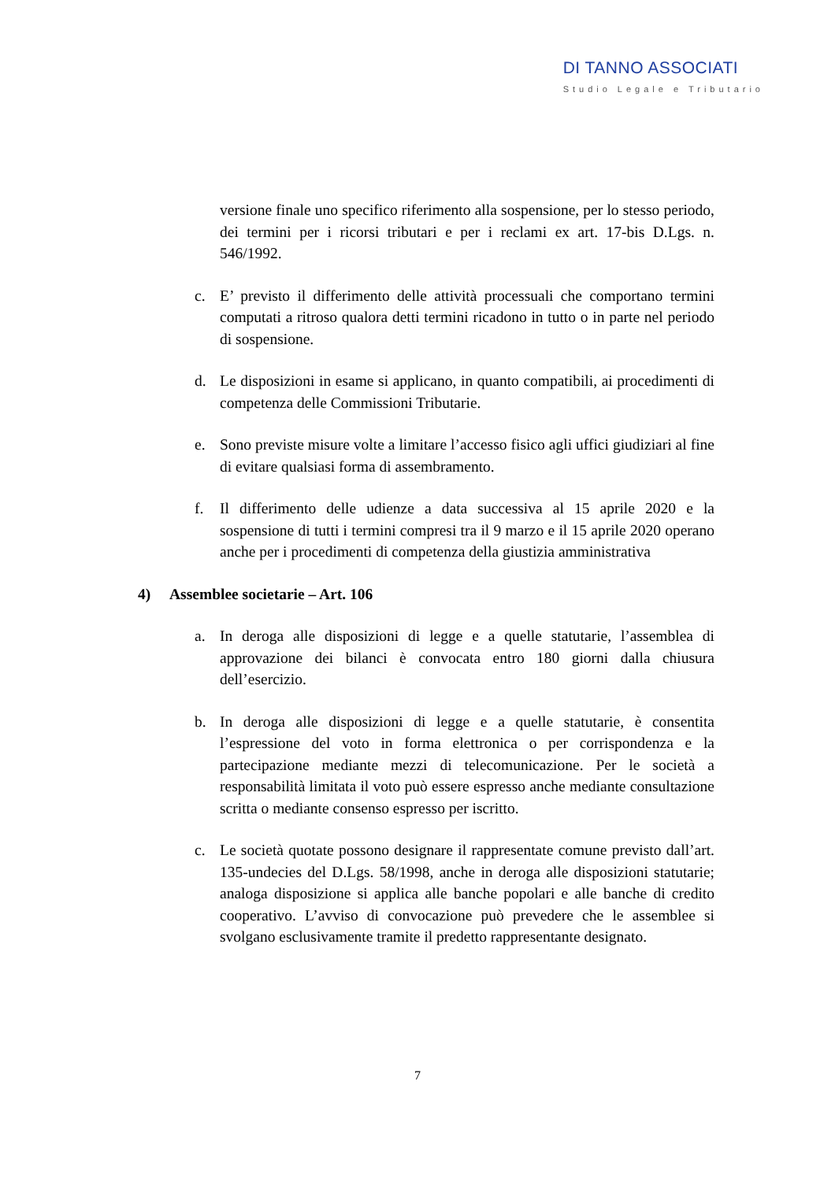DI TANNO ASSOCIATI
Studio Legale e Tributario
versione finale uno specifico riferimento alla sospensione, per lo stesso periodo, dei termini per i ricorsi tributari e per i reclami ex art. 17-bis D.Lgs. n. 546/1992.
c. E’ previsto il differimento delle attività processuali che comportano termini computati a ritroso qualora detti termini ricadono in tutto o in parte nel periodo di sospensione.
d. Le disposizioni in esame si applicano, in quanto compatibili, ai procedimenti di competenza delle Commissioni Tributarie.
e. Sono previste misure volte a limitare l’accesso fisico agli uffici giudiziari al fine di evitare qualsiasi forma di assembramento.
f. Il differimento delle udienze a data successiva al 15 aprile 2020 e la sospensione di tutti i termini compresi tra il 9 marzo e il 15 aprile 2020 operano anche per i procedimenti di competenza della giustizia amministrativa
4) Assemblee societarie – Art. 106
a. In deroga alle disposizioni di legge e a quelle statutarie, l’assemblea di approvazione dei bilanci è convocata entro 180 giorni dalla chiusura dell’esercizio.
b. In deroga alle disposizioni di legge e a quelle statutarie, è consentita l’espressione del voto in forma elettronica o per corrispondenza e la partecipazione mediante mezzi di telecomunicazione. Per le società a responsabilità limitata il voto può essere espresso anche mediante consultazione scritta o mediante consenso espresso per iscritto.
c. Le società quotate possono designare il rappresentate comune previsto dall’art. 135-undecies del D.Lgs. 58/1998, anche in deroga alle disposizioni statutarie; analoga disposizione si applica alle banche popolari e alle banche di credito cooperativo. L’avviso di convocazione può prevedere che le assemblee si svolgano esclusivamente tramite il predetto rappresentante designato.
7